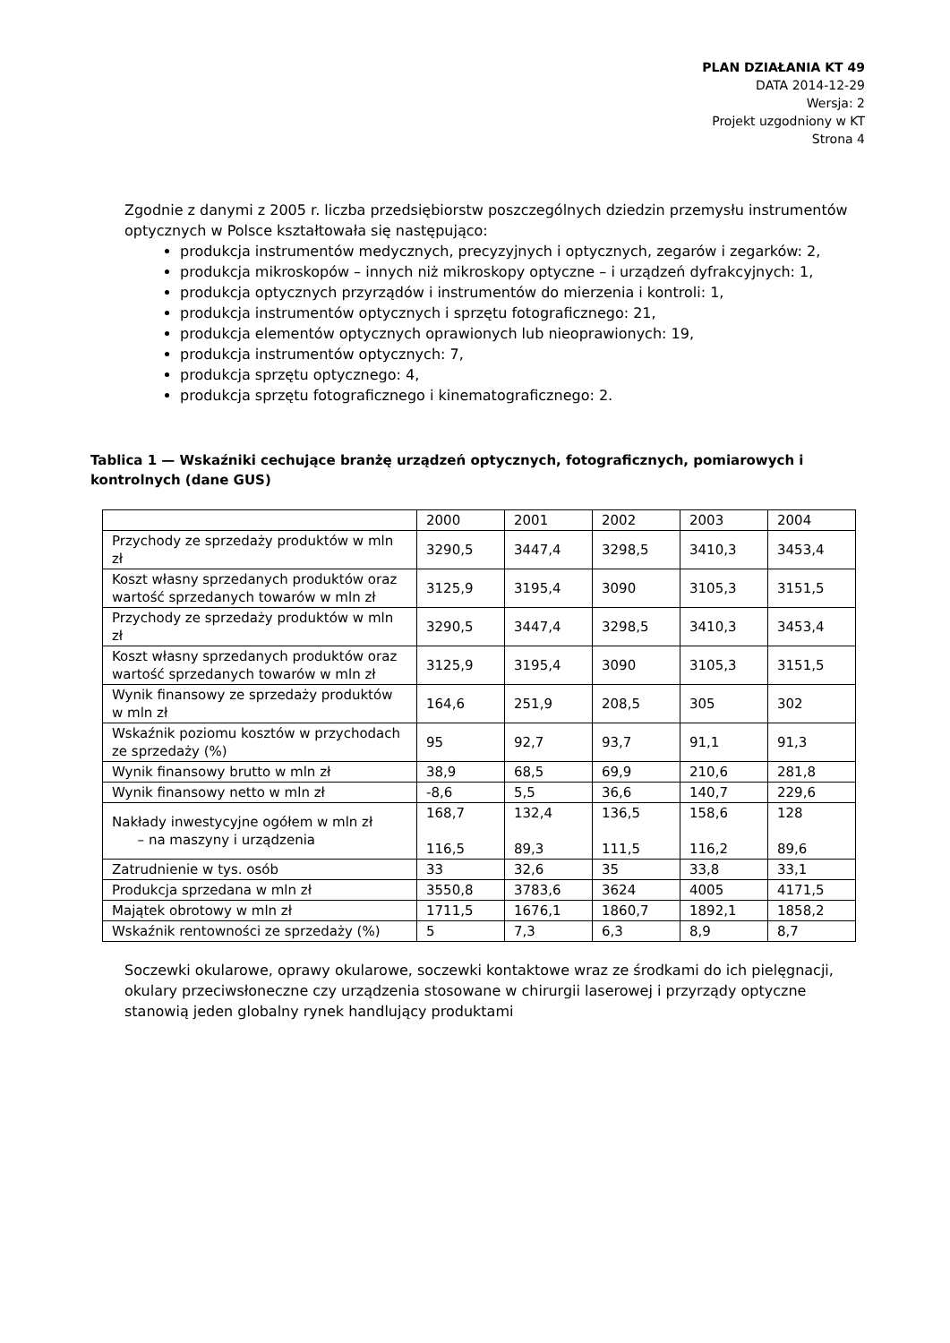PLAN DZIAŁANIA KT 49
DATA 2014-12-29
Wersja: 2
Projekt uzgodniony w KT
Strona 4
Zgodnie z danymi z 2005 r. liczba przedsiębiorstw poszczególnych dziedzin przemysłu instrumentów optycznych w Polsce kształtowała się następująco:
produkcja instrumentów medycznych, precyzyjnych i optycznych, zegarów i zegarków: 2,
produkcja mikroskopów – innych niż mikroskopy optyczne – i urządzeń dyfrakcyjnych: 1,
produkcja optycznych przyrządów i instrumentów do mierzenia i kontroli: 1,
produkcja instrumentów optycznych i sprzętu fotograficznego: 21,
produkcja elementów optycznych oprawionych lub nieoprawionych: 19,
produkcja instrumentów optycznych: 7,
produkcja sprzętu optycznego: 4,
produkcja sprzętu fotograficznego i kinematograficznego: 2.
Tablica 1 — Wskaźniki cechujące branżę urządzeń optycznych, fotograficznych, pomiarowych i kontrolnych (dane GUS)
| | 2000 | 2001 | 2002 | 2003 | 2004 |
| Przychody ze sprzedaży produktów w mln zł | 3290,5 | 3447,4 | 3298,5 | 3410,3 | 3453,4 |
| Koszt własny sprzedanych produktów oraz wartość sprzedanych towarów w mln zł | 3125,9 | 3195,4 | 3090 | 3105,3 | 3151,5 |
| Przychody ze sprzedaży produktów w mln zł | 3290,5 | 3447,4 | 3298,5 | 3410,3 | 3453,4 |
| Koszt własny sprzedanych produktów oraz wartość sprzedanych towarów w mln zł | 3125,9 | 3195,4 | 3090 | 3105,3 | 3151,5 |
| Wynik finansowy ze sprzedaży produktów w mln zł | 164,6 | 251,9 | 208,5 | 305 | 302 |
| Wskaźnik poziomu kosztów w przychodach ze sprzedaży (%) | 95 | 92,7 | 93,7 | 91,1 | 91,3 |
| Wynik finansowy brutto w mln zł | 38,9 | 68,5 | 69,9 | 210,6 | 281,8 |
| Wynik finansowy netto w mln zł | -8,6 | 5,5 | 36,6 | 140,7 | 229,6 |
| Nakłady inwestycyjne ogółem w mln zł – na maszyny i urządzenia | 168,7 116,5 | 132,4 89,3 | 136,5 111,5 | 158,6 116,2 | 128 89,6 |
| Zatrudnienie w tys. osób | 33 | 32,6 | 35 | 33,8 | 33,1 |
| Produkcja sprzedana w mln zł | 3550,8 | 3783,6 | 3624 | 4005 | 4171,5 |
| Majątek obrotowy w mln zł | 1711,5 | 1676,1 | 1860,7 | 1892,1 | 1858,2 |
| Wskaźnik rentowności ze sprzedaży (%) | 5 | 7,3 | 6,3 | 8,9 | 8,7 |
Soczewki okularowe, oprawy okularowe, soczewki kontaktowe wraz ze środkami do ich pielęgnacji, okulary przeciwsłoneczne czy urządzenia stosowane w chirurgii laserowej i przyrządy optyczne stanowią jeden globalny rynek handlujący produktami